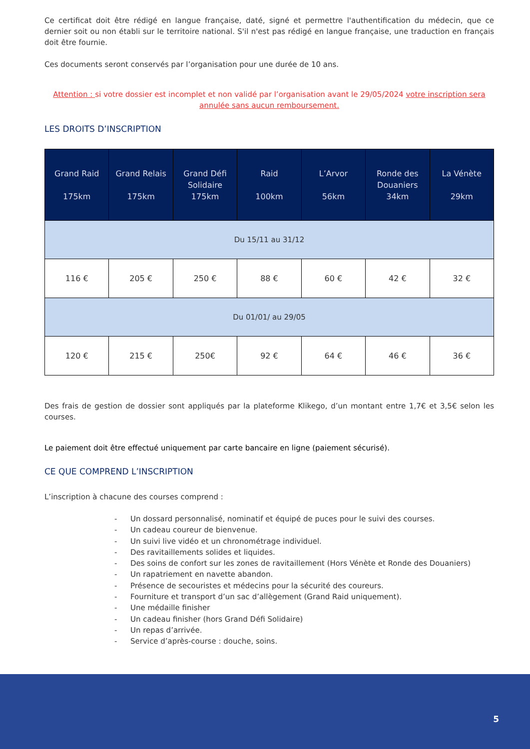Ce certificat doit être rédigé en langue française, daté, signé et permettre l'authentification du médecin, que ce dernier soit ou non établi sur le territoire national. S'il n'est pas rédigé en langue française, une traduction en français doit être fournie.
Ces documents seront conservés par l’organisation pour une durée de 10 ans.
Attention : si votre dossier est incomplet et non validé par l’organisation avant le 29/05/2024 votre inscription sera annulée sans aucun remboursement.
LES DROITS D’INSCRIPTION
| Grand Raid 175km | Grand Relais 175km | Grand Défi Solidaire 175km | Raid 100km | L’Arvor 56km | Ronde des Douaniers 34km | La Vénète 29km |
| --- | --- | --- | --- | --- | --- | --- |
| Du 15/11 au 31/12 | | | | | | |
| 116 € | 205 € | 250 € | 88 € | 60 € | 42 € | 32 € |
| Du 01/01/ au 29/05 | | | | | | |
| 120 € | 215 € | 250€ | 92 € | 64 € | 46 € | 36 € |
Des frais de gestion de dossier sont appliqués par la plateforme Klikego, d’un montant entre 1,7€ et 3,5€ selon les courses.
Le paiement doit être effectué uniquement par carte bancaire en ligne (paiement sécurisé).
CE QUE COMPREND L’INSCRIPTION
L’inscription à chacune des courses comprend :
- Un dossard personnalisé, nominatif et équipé de puces pour le suivi des courses.
- Un cadeau coureur de bienvenue.
- Un suivi live vidéo et un chronométrage individuel.
- Des ravitaillements solides et liquides.
- Des soins de confort sur les zones de ravitaillement (Hors Vénète et Ronde des Douaniers)
- Un rapatriement en navette abandon.
- Présence de secouristes et médecins pour la sécurité des coureurs.
- Fourniture et transport d’un sac d’allègement (Grand Raid uniquement).
- Une médaille finisher
- Un cadeau finisher (hors Grand Défi Solidaire)
- Un repas d’arrivée.
- Service d’après-course : douche, soins.
5